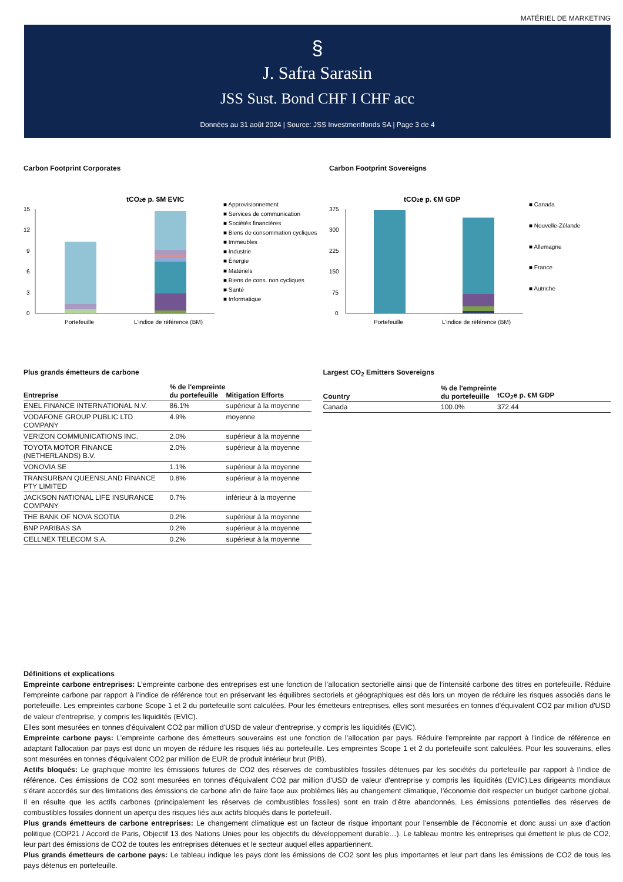MATÉRIEL DE MARKETING
§
J. Safra Sarasin
JSS Sust. Bond CHF I CHF acc
Données au 31 août 2024 | Source: JSS Investmentfonds SA | Page 3 de 4
Carbon Footprint Corporates
tCO2e p. $M EVIC
15
12
9
6
3
0
Portefeuille
L'indice de référence (BM)
■ Approvisionnement
■ Services de communication
■ Sociétés financières
■ Biens de consommation cycliques
■ Immeubles
■ Industrie
■ Énergie
■ Matériels
■ Biens de cons. non cycliques
■ Santé
■ Informatique
Carbon Footprint Sovereigns
tCO2e p. €M GDP
375
300
225
150
75
0
Portefeuille
L'indice de référence (BM)
■ Canada
■ Nouvelle-Zélande
■ Allemagne
■ France
■ Autriche
Plus grands émetteurs de carbone
| Entreprise | % de l'empreinte du portefeuille | Mitigation Efforts |
| --- | --- | --- |
| ENEL FINANCE INTERNATIONAL N.V. | 86.1% | supérieur à la moyenne |
| VODAFONE GROUP PUBLIC LTD COMPANY | 4.9% | moyenne |
| VERIZON COMMUNICATIONS INC. | 2.0% | supérieur à la moyenne |
| TOYOTA MOTOR FINANCE (NETHERLANDS) B.V. | 2.0% | supérieur à la moyenne |
| VONOVIA SE | 1.1% | supérieur à la moyenne |
| TRANSURBAN QUEENSLAND FINANCE PTY LIMITED | 0.8% | supérieur à la moyenne |
| JACKSON NATIONAL LIFE INSURANCE COMPANY | 0.7% | inférieur à la moyenne |
| THE BANK OF NOVA SCOTIA | 0.2% | supérieur à la moyenne |
| BNP PARIBAS SA | 0.2% | supérieur à la moyenne |
| CELLNEX TELECOM S.A. | 0.2% | supérieur à la moyenne |
Largest CO<sub>2</sub> Emitters Sovereigns
| Country | % de l'empreinte du portefeuille | tCO<sub>2</sub>e p. €M GDP |
| --- | --- | --- |
| Canada | 100.0% | 372.44 |
Définitions et explications
Empreinte carbone entreprises: L’empreinte carbone des entreprises est une fonction de l’allocation sectorielle ainsi que de l’intensité carbone des titres en portefeuille. Réduire l’empreinte carbone par rapport à l’indice de référence tout en préservant les équilibres sectoriels et géographiques est dès lors un moyen de réduire les risques associés dans le portefeuille. Les empreintes carbone Scope 1 et 2 du portefeuille sont calculées. Pour les émetteurs entreprises, elles sont mesurées en tonnes d'équivalent CO2 par million d'USD de valeur d'entreprise, y compris les liquidités (EVIC).
Elles sont mesurées en tonnes d'équivalent CO2 par million d'USD de valeur d'entreprise, y compris les liquidités (EVIC).
Empreinte carbone pays: L’empreinte carbone des émetteurs souverains est une fonction de l’allocation par pays. Réduire l'empreinte par rapport à l'indice de référence en adaptant l'allocation par pays est donc un moyen de réduire les risques liés au portefeuille. Les empreintes Scope 1 et 2 du portefeuille sont calculées. Pour les souverains, elles sont mesurées en tonnes d'équivalent CO2 par million de EUR de produit intérieur brut (PIB).
Actifs bloqués: Le graphique montre les émissions futures de CO2 des réserves de combustibles fossiles détenues par les sociétés du portefeuille par rapport à l'indice de référence. Ces émissions de CO2 sont mesurées en tonnes d'équivalent CO2 par million d'USD de valeur d'entreprise y compris les liquidités (EVIC).Les dirigeants mondiaux s’étant accordés sur des limitations des émissions de carbone afin de faire face aux problèmes liés au changement climatique, l’économie doit respecter un budget carbone global. Il en résulte que les actifs carbones (principalement les réserves de combustibles fossiles) sont en train d’être abandonnés. Les émissions potentielles des réserves de combustibles fossiles donnent un aperçu des risques liés aux actifs bloqués dans le portefeuill.
Plus grands émetteurs de carbone entreprises: Le changement climatique est un facteur de risque important pour l’ensemble de l’économie et donc aussi un axe d’action politique (COP21 / Accord de Paris, Objectif 13 des Nations Unies pour les objectifs du développement durable…). Le tableau montre les entreprises qui émettent le plus de CO2, leur part des émissions de CO2 de toutes les entreprises détenues et le secteur auquel elles appartiennent.
Plus grands émetteurs de carbone pays: Le tableau indique les pays dont les émissions de CO2 sont les plus importantes et leur part dans les émissions de CO2 de tous les pays détenus en portefeuille.